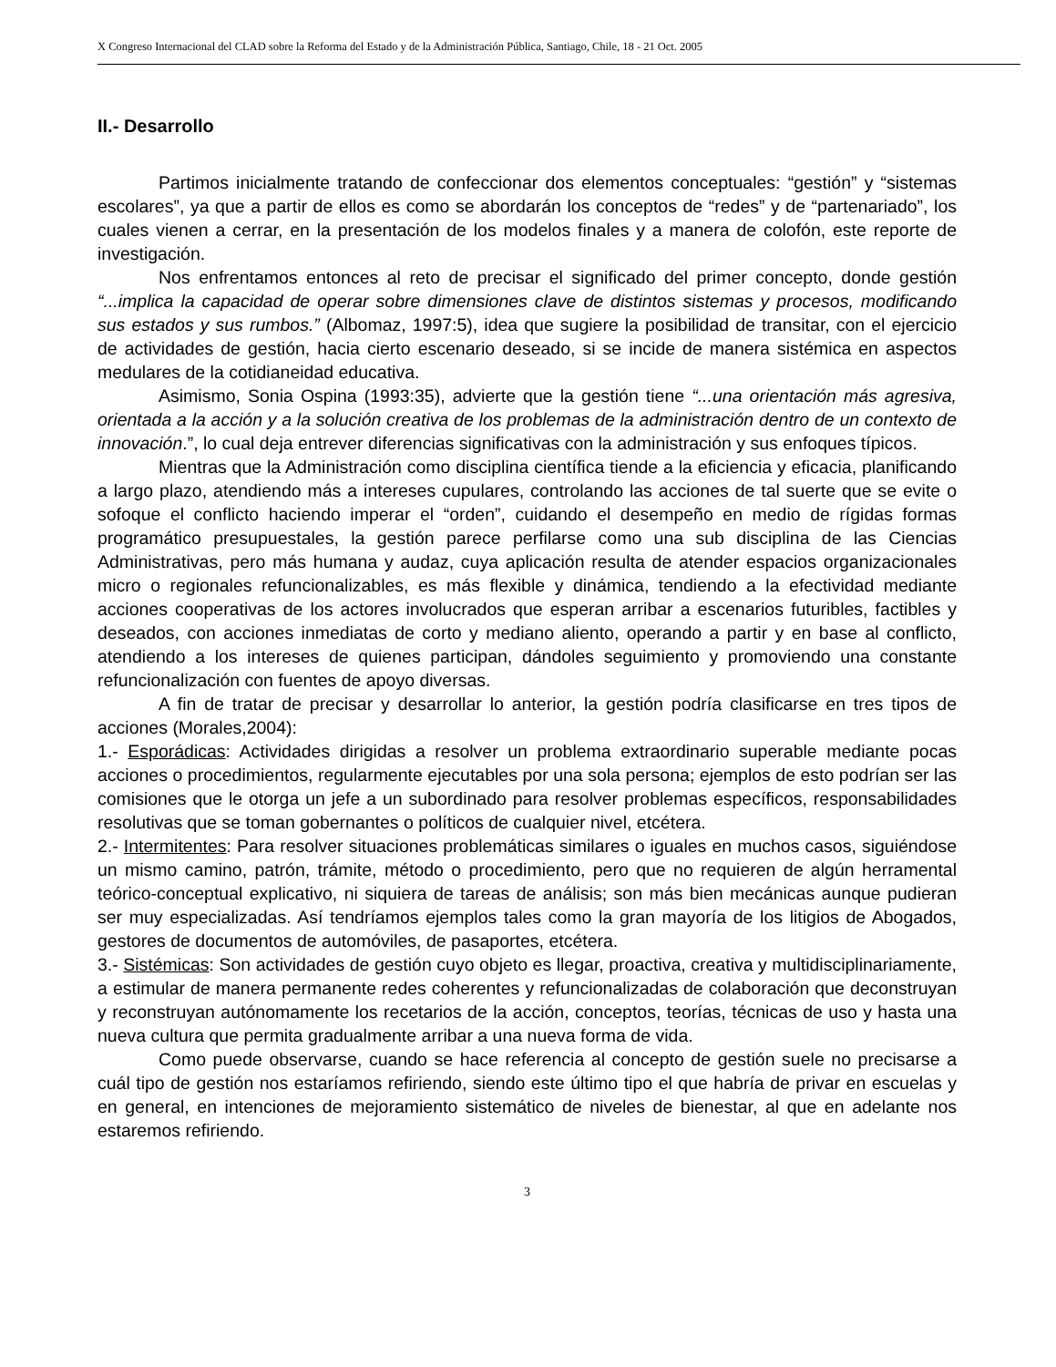X Congreso Internacional del CLAD sobre la Reforma del Estado y de la Administración Pública, Santiago, Chile, 18 - 21 Oct. 2005
II.- Desarrollo
Partimos inicialmente tratando de confeccionar dos elementos conceptuales: “gestión” y “sistemas escolares”, ya que a partir de ellos es como se abordarán los conceptos de “redes” y de “partenariado”, los cuales vienen a cerrar, en la presentación de los modelos finales y a manera de colofón, este reporte de investigación.
Nos enfrentamos entonces al reto de precisar el significado del primer concepto, donde gestión “...implica la capacidad de operar sobre dimensiones clave de distintos sistemas y procesos, modificando sus estados y sus rumbos.” (Albomaz, 1997:5), idea que sugiere la posibilidad de transitar, con el ejercicio de actividades de gestión, hacia cierto escenario deseado, si se incide de manera sistémica en aspectos medulares de la cotidianeidad educativa.
Asimismo, Sonia Ospina (1993:35), advierte que la gestión tiene “...una orientación más agresiva, orientada a la acción y a la solución creativa de los problemas de la administración dentro de un contexto de innovación.”, lo cual deja entrever diferencias significativas con la administración y sus enfoques típicos.
Mientras que la Administración como disciplina científica tiende a la eficiencia y eficacia, planificando a largo plazo, atendiendo más a intereses cupulares, controlando las acciones de tal suerte que se evite o sofoque el conflicto haciendo imperar el “orden”, cuidando el desempeño en medio de rígidas formas programático presupuestales, la gestión parece perfilarse como una sub disciplina de las Ciencias Administrativas, pero más humana y audaz, cuya aplicación resulta de atender espacios organizacionales micro o regionales refuncionalizables, es más flexible y dinámica, tendiendo a la efectividad mediante acciones cooperativas de los actores involucrados que esperan arribar a escenarios futuribles, factibles y deseados, con acciones inmediatas de corto y mediano aliento, operando a partir y en base al conflicto, atendiendo a los intereses de quienes participan, dándoles seguimiento y promoviendo una constante refuncionalización con fuentes de apoyo diversas.
A fin de tratar de precisar y desarrollar lo anterior, la gestión podría clasificarse en tres tipos de acciones (Morales,2004):
1.- Esporádicas: Actividades dirigidas a resolver un problema extraordinario superable mediante pocas acciones o procedimientos, regularmente ejecutables por una sola persona; ejemplos de esto podrían ser las comisiones que le otorga un jefe a un subordinado para resolver problemas específicos, responsabilidades resolutivas que se toman gobernantes o políticos de cualquier nivel, etcétera.
2.- Intermitentes: Para resolver situaciones problemáticas similares o iguales en muchos casos, siguiéndose un mismo camino, patrón, trámite, método o procedimiento, pero que no requieren de algún herramental teórico-conceptual explicativo, ni siquiera de tareas de análisis; son más bien mecánicas aunque pudieran ser muy especializadas. Así tendríamos ejemplos tales como la gran mayoría de los litigios de Abogados, gestores de documentos de automóviles, de pasaportes, etcétera.
3.- Sistémicas: Son actividades de gestión cuyo objeto es llegar, proactiva, creativa y multidisciplinariamente, a estimular de manera permanente redes coherentes y refuncionalizadas de colaboración que deconstruyan y reconstruyan autónomamente los recetarios de la acción, conceptos, teorías, técnicas de uso y hasta una nueva cultura que permita gradualmente arribar a una nueva forma de vida.
Como puede observarse, cuando se hace referencia al concepto de gestión suele no precisarse a cuál tipo de gestión nos estaríamos refiriendo, siendo este último tipo el que habría de privar en escuelas y en general, en intenciones de mejoramiento sistemático de niveles de bienestar, al que en adelante nos estaremos refiriendo.
3